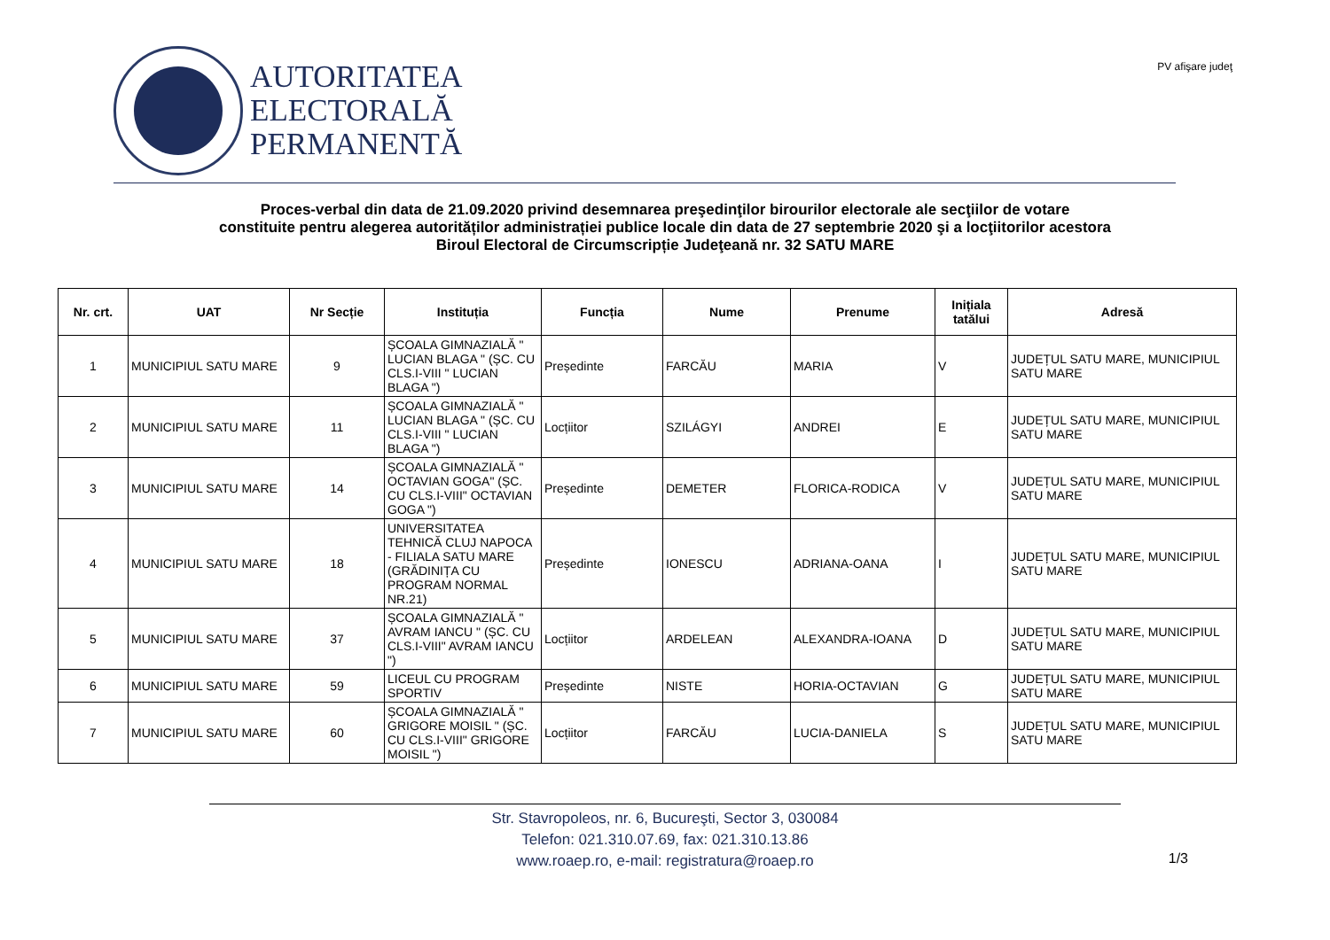AUTORITATEA
ELECTORALĂ
PERMANENTĂ
PV afişare judeţ
Proces-verbal din data de 21.09.2020 privind desemnarea preşedinţilor birourilor electorale ale secţiilor de votare
constituite pentru alegerea autorităților administrației publice locale din data de 27 septembrie 2020 şi a locţiitorilor acestora
Biroul Electoral de Circumscripție Judeţeană nr. 32 SATU MARE
| Nr. crt. | UAT | Nr Secție | Instituția | Funcția | Nume | Prenume | Inițiala tatălui | Adresă |
| --- | --- | --- | --- | --- | --- | --- | --- | --- |
| 1 | MUNICIPIUL SATU MARE | 9 | ȘCOALA GIMNAZIALĂ " LUCIAN BLAGA " (ȘC. CU CLS.I-VIII " LUCIAN BLAGA ") | Președinte | FARCĂU | MARIA | V | JUDEȚUL SATU MARE, MUNICIPIUL SATU MARE |
| 2 | MUNICIPIUL SATU MARE | 11 | ȘCOALA GIMNAZIALĂ " LUCIAN BLAGA " (ȘC. CU CLS.I-VIII " LUCIAN BLAGA ") | Locțiitor | SZILÁGYI | ANDREI | E | JUDEȚUL SATU MARE, MUNICIPIUL SATU MARE |
| 3 | MUNICIPIUL SATU MARE | 14 | ȘCOALA GIMNAZIALĂ " OCTAVIAN GOGA" (ȘC. CU CLS.I-VIII" OCTAVIAN GOGA ") | Președinte | DEMETER | FLORICA-RODICA | V | JUDEȚUL SATU MARE, MUNICIPIUL SATU MARE |
| 4 | MUNICIPIUL SATU MARE | 18 | UNIVERSITATEA TEHNICĂ CLUJ NAPOCA - FILIALA SATU MARE (GRĂDINIȚA CU PROGRAM NORMAL NR.21) | Președinte | IONESCU | ADRIANA-OANA | I | JUDEȚUL SATU MARE, MUNICIPIUL SATU MARE |
| 5 | MUNICIPIUL SATU MARE | 37 | ȘCOALA GIMNAZIALĂ " AVRAM IANCU " (ȘC. CU CLS.I-VIII" AVRAM IANCU ") | Locțiitor | ARDELEAN | ALEXANDRA-IOANA | D | JUDEȚUL SATU MARE, MUNICIPIUL SATU MARE |
| 6 | MUNICIPIUL SATU MARE | 59 | LICEUL CU PROGRAM SPORTIV | Președinte | NISTE | HORIA-OCTAVIAN | G | JUDEȚUL SATU MARE, MUNICIPIUL SATU MARE |
| 7 | MUNICIPIUL SATU MARE | 60 | ȘCOALA GIMNAZIALĂ " GRIGORE MOISIL " (ȘC. CU CLS.I-VIII" GRIGORE MOISIL ") | Locțiitor | FARCĂU | LUCIA-DANIELA | S | JUDEȚUL SATU MARE, MUNICIPIUL SATU MARE |
Str. Stavropoleos, nr. 6, Bucureşti, Sector 3, 030084
Telefon: 021.310.07.69, fax: 021.310.13.86
www.roaep.ro, e-mail: registratura@roaep.ro
1/3